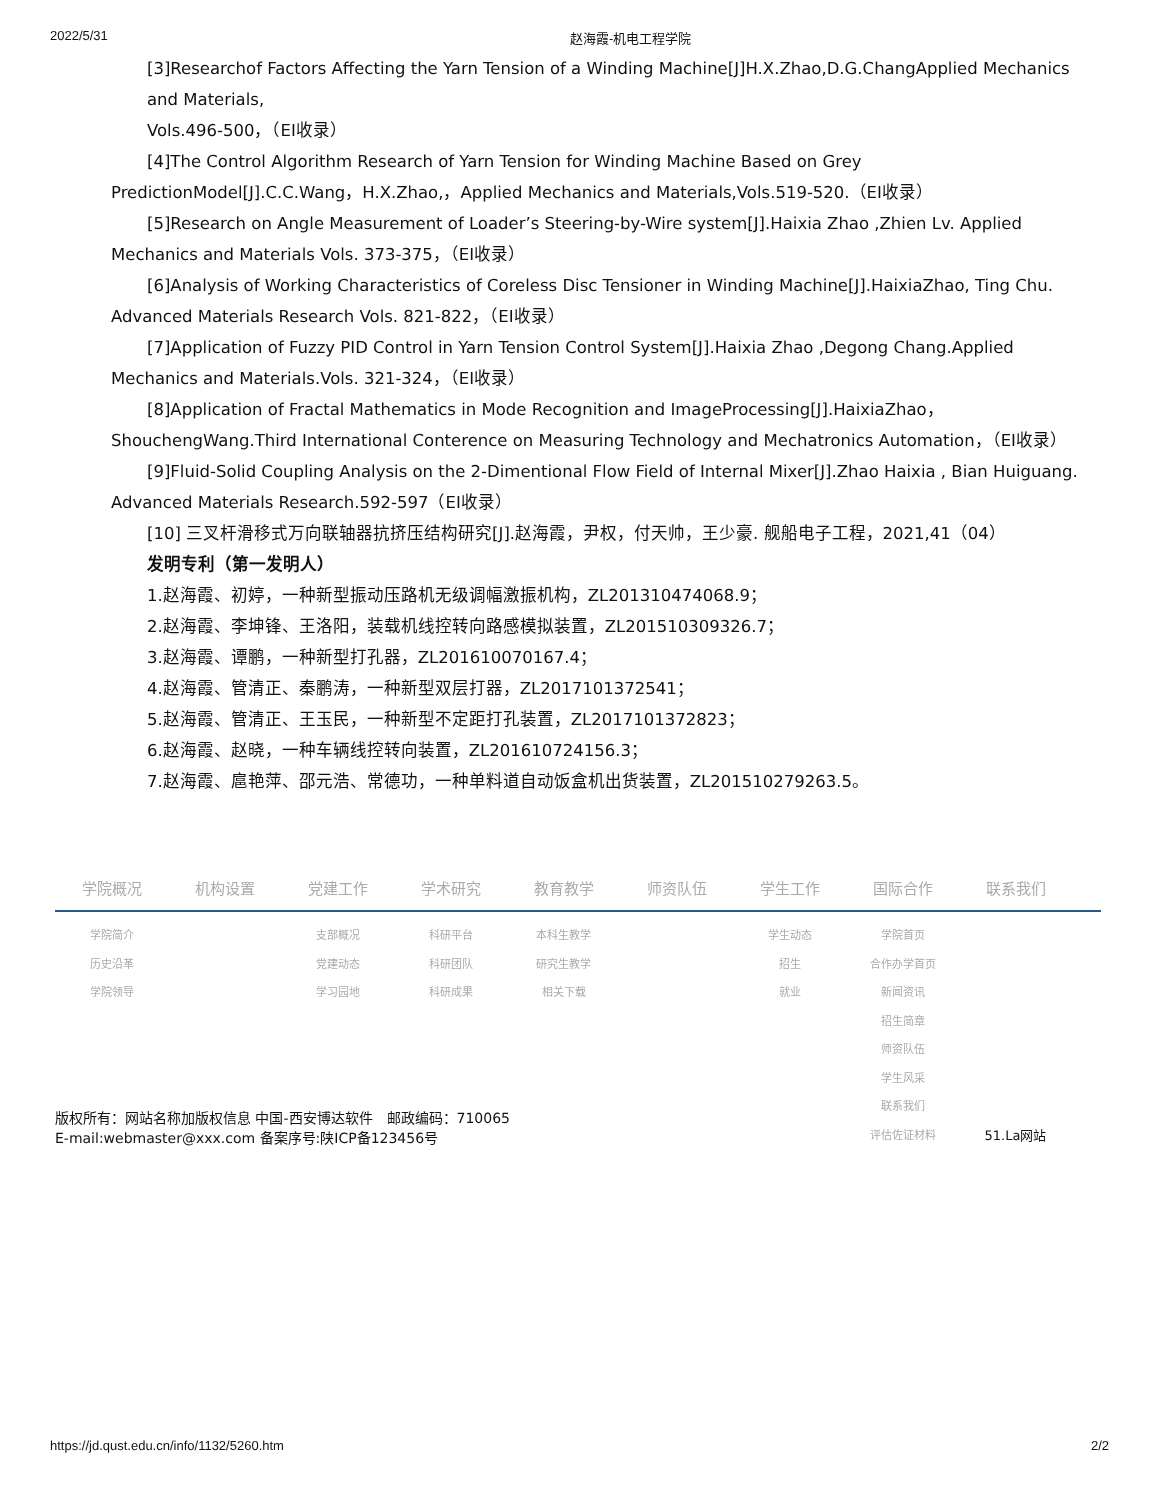2022/5/31 赵海霞-机电工程学院
[3]Researchof Factors Affecting the Yarn Tension of a Winding Machine[J]H.X.Zhao,D.G.ChangApplied Mechanics and Materials,
Vols.496-500，（EI收录）
[4]The Control Algorithm Research of Yarn Tension for Winding Machine Based on Grey
PredictionModel[J].C.C.Wang，H.X.Zhao,，Applied Mechanics and Materials,Vols.519-520.（EI收录）
[5]Research on Angle Measurement of Loader’s Steering-by-Wire system[J].Haixia Zhao ,Zhien Lv. Applied
Mechanics and Materials Vols. 373-375，（EI收录）
[6]Analysis of Working Characteristics of Coreless Disc Tensioner in Winding Machine[J].HaixiaZhao, Ting Chu.
Advanced Materials Research Vols. 821-822，（EI收录）
[7]Application of Fuzzy PID Control in Yarn Tension Control System[J].Haixia Zhao ,Degong Chang.Applied
Mechanics and Materials.Vols. 321-324，（EI收录）
[8]Application of Fractal Mathematics in Mode Recognition and ImageProcessing[J].HaixiaZhao，
ShouchengWang.Third International Conterence on Measuring Technology and Mechatronics Automation，（EI收录）
[9]Fluid-Solid Coupling Analysis on the 2-Dimentional Flow Field of Internal Mixer[J].Zhao Haixia , Bian Huiguang.
Advanced Materials Research.592-597（EI收录）
[10] 三叉杆滑移式万向联轴器抗挤压结构研究[J].赵海霞，尹权，付天帅，王少豪. 舰船电子工程，2021,41（04）
发明专利（第一发明人）
1.赵海霞、初婷，一种新型振动压路机无级调幅激振机构，ZL201310474068.9；
2.赵海霞、李坤锋、王洛阳，装载机线控转向路感模拟装置，ZL201510309326.7；
3.赵海霞、谭鹏，一种新型打孔器，ZL201610070167.4；
4.赵海霞、管清正、秦鹏涛，一种新型双层打器，ZL2017101372541；
5.赵海霞、管清正、王玉民，一种新型不定距打孔装置，ZL2017101372823；
6.赵海霞、赵晓，一种车辆线控转向装置，ZL201610724156.3；
7.赵海霞、扈艳萍、邵元浩、常德功，一种单料道自动饭盒机出货装置，ZL201510279263.5。
学院概况 机构设置 党建工作 学术研究 教育教学 师资队伍 学生工作 国际合作 联系我们
学院简介
历史沿革
学院领导
支部概况
党建动态
学习园地
科研平台
科研团队
科研成果
本科生教学
研究生教学
相关下载
学生动态
招生
就业
学院首页
合作办学首页
新闻资讯
招生简章
师资队伍
学生风采
联系我们
评估佐证材料
51.La网站
版权所有：网站名称加版权信息 中国-西安博达软件　邮政编码：710065
E-mail:webmaster@xxx.com 备案序号:陕ICP备123456号
https://jd.qust.edu.cn/info/1132/5260.htm 2/2